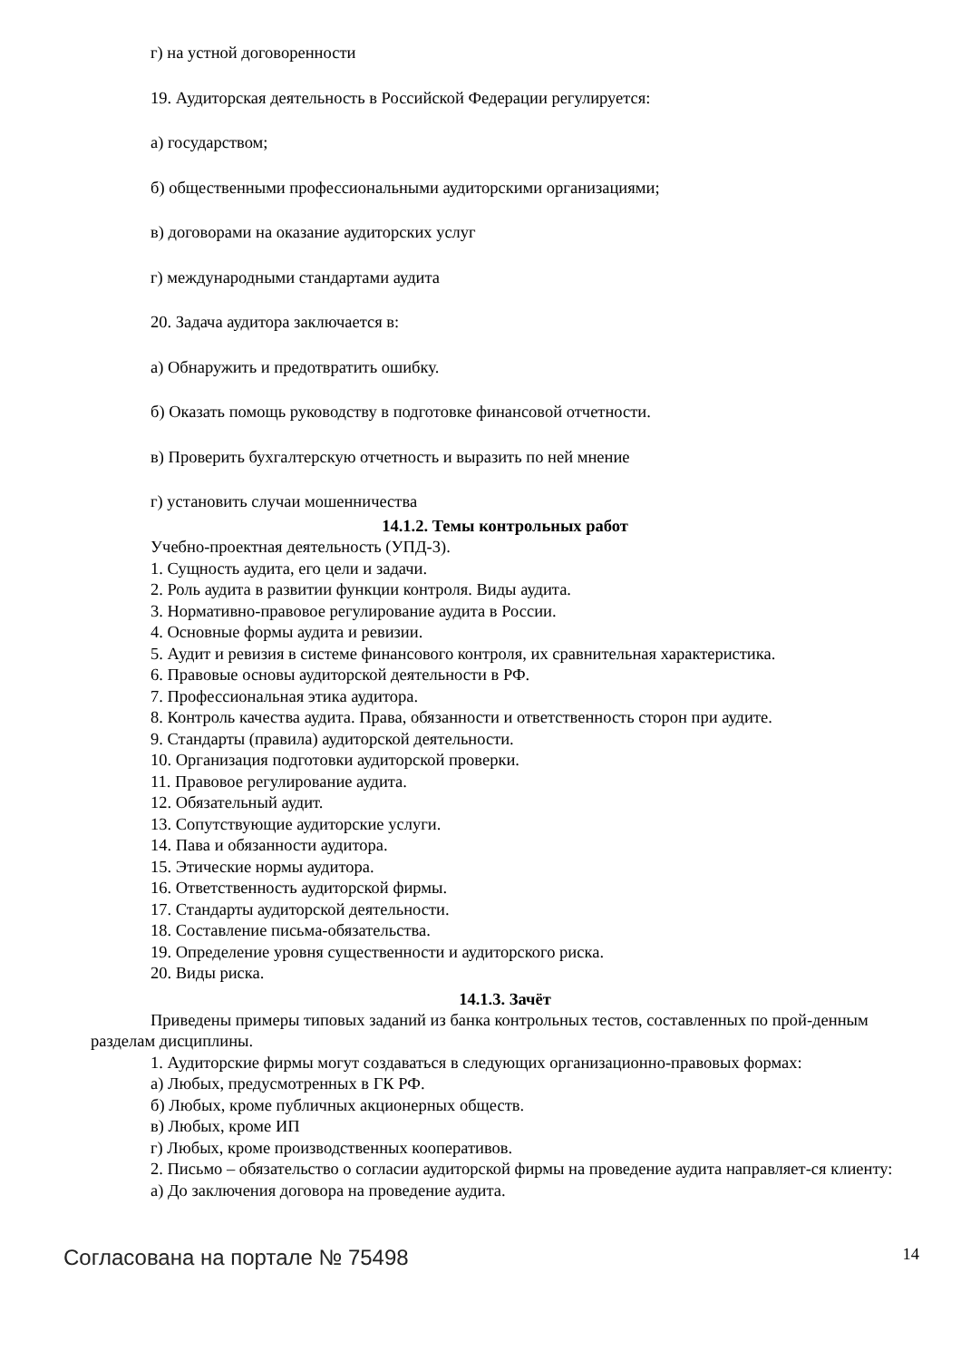г) на устной договоренности
19. Аудиторская деятельность в Российской Федерации регулируется:
а) государством;
б) общественными профессиональными аудиторскими организациями;
в) договорами на оказание аудиторских услуг
г) международными стандартами аудита
20. Задача аудитора заключается в:
а) Обнаружить и предотвратить ошибку.
б) Оказать помощь руководству в подготовке финансовой отчетности.
в) Проверить бухгалтерскую отчетность и выразить по ней мнение
г) установить случаи мошенничества
14.1.2. Темы контрольных работ
Учебно-проектная деятельность (УПД-3).
1. Сущность аудита, его цели и задачи.
2. Роль аудита в развитии функции контроля. Виды аудита.
3. Нормативно-правовое регулирование аудита в России.
4. Основные формы аудита и ревизии.
5. Аудит и ревизия в системе финансового контроля, их сравнительная характеристика.
6. Правовые основы аудиторской деятельности в РФ.
7. Профессиональная этика аудитора.
8. Контроль качества аудита. Права, обязанности и ответственность сторон при аудите.
9. Стандарты (правила) аудиторской деятельности.
10. Организация подготовки аудиторской проверки.
11. Правовое регулирование аудита.
12. Обязательный аудит.
13. Сопутствующие аудиторские услуги.
14. Пава и обязанности аудитора.
15. Этические нормы аудитора.
16. Ответственность аудиторской фирмы.
17. Стандарты аудиторской деятельности.
18. Составление письма-обязательства.
19. Определение уровня существенности и аудиторского риска.
20. Виды риска.
14.1.3. Зачёт
Приведены примеры типовых заданий из банка контрольных тестов, составленных по прой-денным разделам дисциплины.
1. Аудиторские фирмы могут создаваться в следующих организационно-правовых формах:
а) Любых, предусмотренных в ГК РФ.
б) Любых, кроме публичных акционерных обществ.
в) Любых, кроме ИП
г) Любых, кроме производственных кооперативов.
2. Письмо – обязательство о согласии аудиторской фирмы на проведение аудита направляет-ся клиенту:
а) До заключения договора на проведение аудита.
Согласована на портале № 75498 14